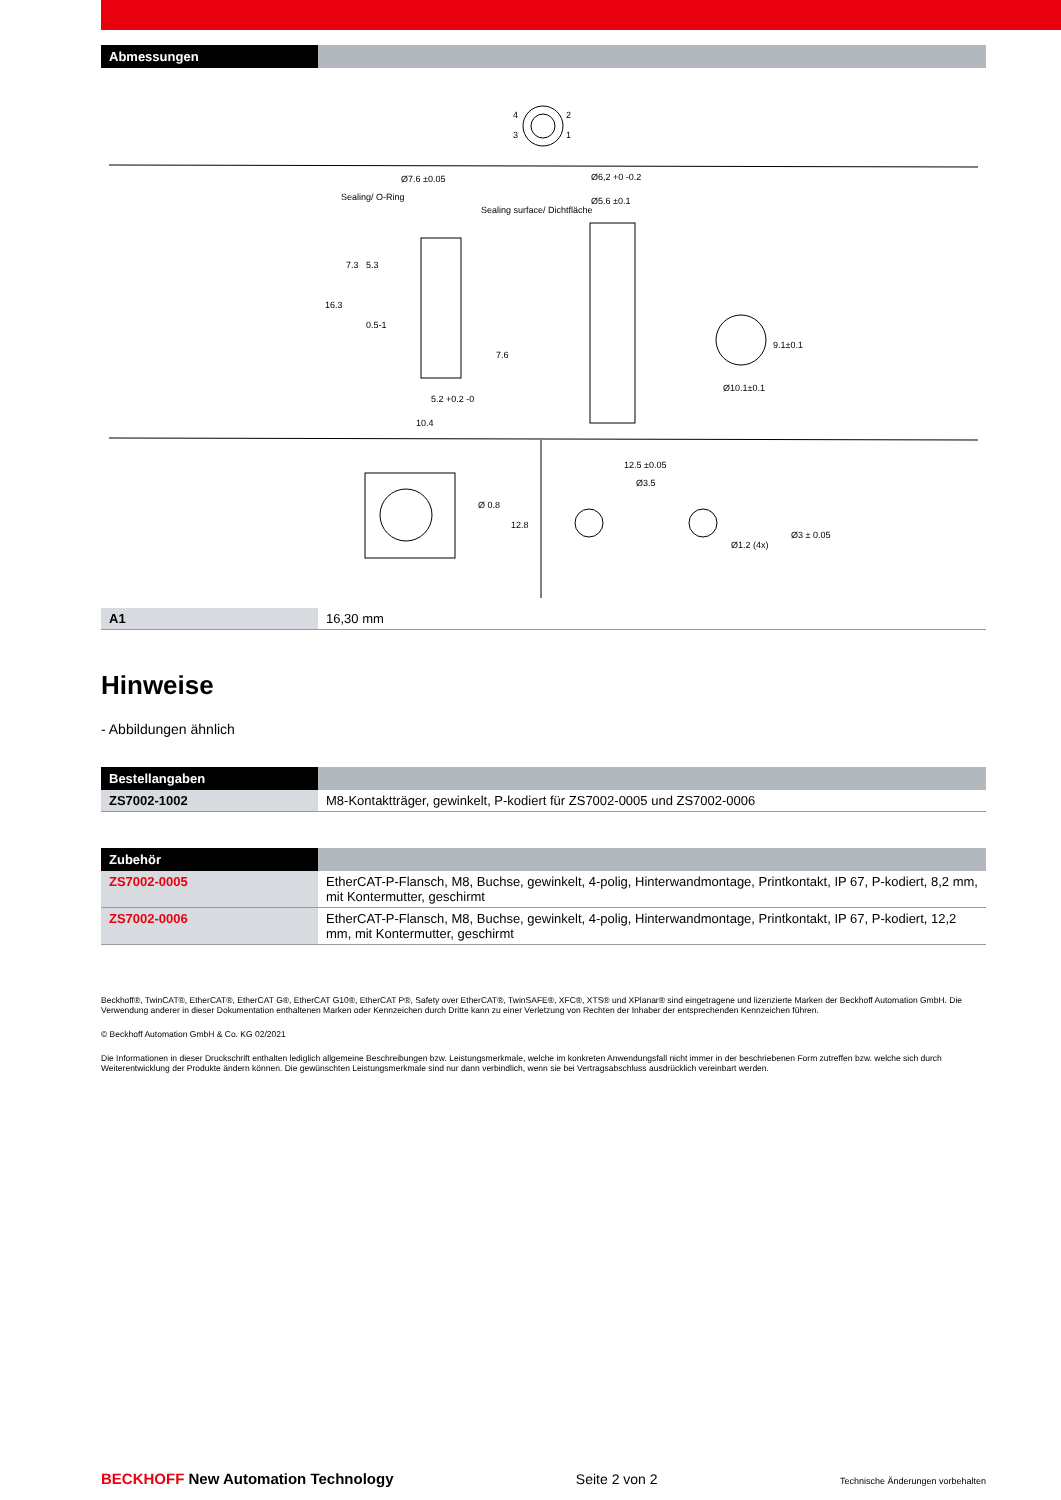| Abmessungen | |
| --- | --- |
4
2
3
1
Ø7.6 ±0.05
Sealing/ O-Ring
Sealing surface/ Dichtfläche
Ø6,2 +0 -0.2
Ø5.6 ±0.1
16.3
7.3
5.3
0.5-1
7.6
5.2 +0.2 -0
10.4
Ø10.1±0.1
9.1±0.1
Ø 0.8
12.8
12.5 ±0.05
Ø3.5
Ø1.2 (4x)
Ø3 ± 0.05
| A1 | 16,30 mm |
Hinweise
- Abbildungen ähnlich
| Bestellangaben | |
| --- | --- |
| ZS7002-1002 | M8-Kontaktträger, gewinkelt, P-kodiert für ZS7002-0005 und ZS7002-0006 |
| Zubehör | |
| --- | --- |
| ZS7002-0005 | EtherCAT-P-Flansch, M8, Buchse, gewinkelt, 4-polig, Hinterwandmontage, Printkontakt, IP 67, P-kodiert, 8,2 mm, mit Kontermutter, geschirmt |
| ZS7002-0006 | EtherCAT-P-Flansch, M8, Buchse, gewinkelt, 4-polig, Hinterwandmontage, Printkontakt, IP 67, P-kodiert, 12,2 mm, mit Kontermutter, geschirmt |
Beckhoff®, TwinCAT®, EtherCAT®, EtherCAT G®, EtherCAT G10®, EtherCAT P®, Safety over EtherCAT®, TwinSAFE®, XFC®, XTS® und XPlanar® sind eingetragene und lizenzierte Marken der Beckhoff Automation GmbH. Die Verwendung anderer in dieser Dokumentation enthaltenen Marken oder Kennzeichen durch Dritte kann zu einer Verletzung von Rechten der Inhaber der entsprechenden Kennzeichen führen.
© Beckhoff Automation GmbH & Co. KG 02/2021
Die Informationen in dieser Druckschrift enthalten lediglich allgemeine Beschreibungen bzw. Leistungsmerkmale, welche im konkreten Anwendungsfall nicht immer in der beschriebenen Form zutreffen bzw. welche sich durch Weiterentwicklung der Produkte ändern können. Die gewünschten Leistungsmerkmale sind nur dann verbindlich, wenn sie bei Vertragsabschluss ausdrücklich vereinbart werden.
BECKHOFF New Automation Technology Seite 2 von 2 Technische Änderungen vorbehalten